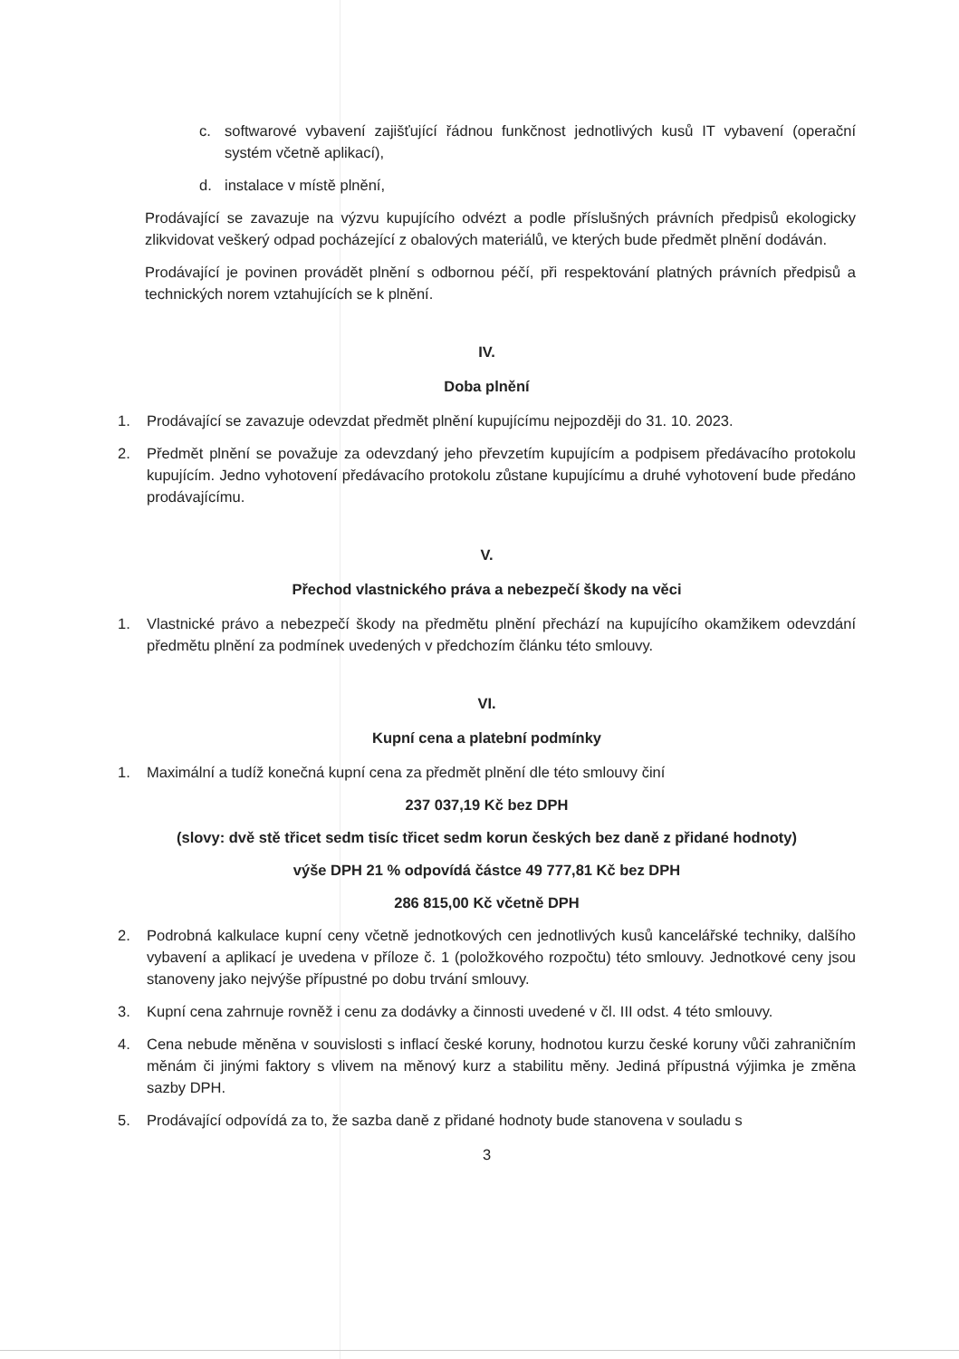c. softwarové vybavení zajišťující řádnou funkčnost jednotlivých kusů IT vybavení (operační systém včetně aplikací),
d. instalace v místě plnění,
Prodávající se zavazuje na výzvu kupujícího odvézt a podle příslušných právních předpisů ekologicky zlikvidovat veškerý odpad pocházející z obalových materiálů, ve kterých bude předmět plnění dodáván.
Prodávající je povinen provádět plnění s odbornou péčí, při respektování platných právních předpisů a technických norem vztahujících se k plnění.
IV.
Doba plnění
1. Prodávající se zavazuje odevzdat předmět plnění kupujícímu nejpozději do 31. 10. 2023.
2. Předmět plnění se považuje za odevzdaný jeho převzetím kupujícím a podpisem předávacího protokolu kupujícím. Jedno vyhotovení předávacího protokolu zůstane kupujícímu a druhé vyhotovení bude předáno prodávajícímu.
V.
Přechod vlastnického práva a nebezpečí škody na věci
1. Vlastnické právo a nebezpečí škody na předmětu plnění přechází na kupujícího okamžikem odevzdání předmětu plnění za podmínek uvedených v předchozím článku této smlouvy.
VI.
Kupní cena a platební podmínky
1. Maximální a tudíž konečná kupní cena za předmět plnění dle této smlouvy činí
237 037,19 Kč bez DPH
(slovy: dvě stě třicet sedm tisíc třicet sedm korun českých bez daně z přidané hodnoty)
výše DPH 21 % odpovídá částce 49 777,81 Kč bez DPH
286 815,00 Kč včetně DPH
2. Podrobná kalkulace kupní ceny včetně jednotkových cen jednotlivých kusů kancelářské techniky, dalšího vybavení a aplikací je uvedena v příloze č. 1 (položkového rozpočtu) této smlouvy. Jednotkové ceny jsou stanoveny jako nejvýše přípustné po dobu trvání smlouvy.
3. Kupní cena zahrnuje rovněž i cenu za dodávky a činnosti uvedené v čl. III odst. 4 této smlouvy.
4. Cena nebude měněna v souvislosti s inflací české koruny, hodnotou kurzu české koruny vůči zahraničním měnám či jinými faktory s vlivem na měnový kurz a stabilitu měny. Jediná přípustná výjimka je změna sazby DPH.
5. Prodávající odpovídá za to, že sazba daně z přidané hodnoty bude stanovena v souladu s
3